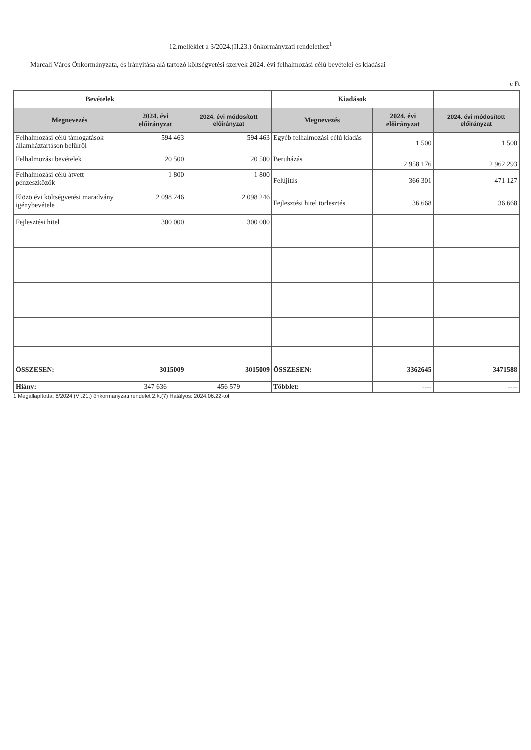12.melléklet a 3/2024.(II.23.) önkormányzati rendelethez<sup>1</sup>
Marcali Város Önkormányzata, és irányítása alá tartozó költségvetési szervek 2024. évi felhalmozási célú bevételei és kiadásai
e Ft
| Bevételek | | | Kiadások | | |
| --- | --- | --- | --- | --- | --- |
| Megnevezés | 2024. évi előirányzat | 2024. évi módosított előirányzat | Megnevezés | 2024. évi előirányzat | 2024. évi módosított előirányzat |
| Felhalmozási célú támogatások államháztartáson belülről | 594 463 | 594 463 | Egyéb felhalmozási célú kiadás | 1 500 | 1 500 |
| Felhalmozási bevételek | 20 500 | 20 500 | Beruházás | 2 958 176 | 2 962 293 |
| Felhalmozási célú átvett pénzeszközök | 1 800 | 1 800 | Felújítás | 366 301 | 471 127 |
| Elözö évi költségvetési maradvány igénybevétele | 2 098 246 | 2 098 246 | Fejlesztési hitel törlesztés | 36 668 | 36 668 |
| Fejlesztési hitel | 300 000 | 300 000 | | | |
| ÖSSZESEN: | 3015009 | 3015009 | ÖSSZESEN: | 3362645 | 3471588 |
| Hiány: | 347 636 | 456 579 | Többlet: | ---- | ---- |
1 Megállapította: 8/2024.(VI.21.) önkormányzati rendelet 2.§.(7) Hatályos: 2024.06.22-től